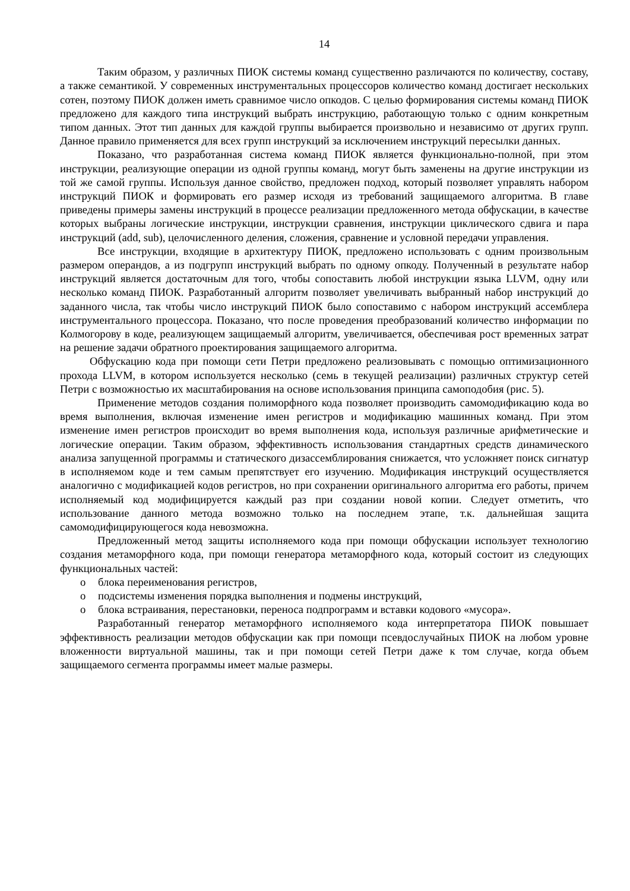14
Таким образом, у различных ПИОК системы команд существенно различаются по количеству, составу, а также семантикой. У современных инструментальных процессоров количество команд достигает нескольких сотен, поэтому ПИОК должен иметь сравнимое число опкодов. С целью формирования системы команд ПИОК предложено для каждого типа инструкций выбрать инструкцию, работающую только с одним конкретным типом данных. Этот тип данных для каждой группы выбирается произвольно и независимо от других групп. Данное правило применяется для всех групп инструкций за исключением инструкций пересылки данных.
Показано, что разработанная система команд ПИОК является функционально-полной, при этом инструкции, реализующие операции из одной группы команд, могут быть заменены на другие инструкции из той же самой группы. Используя данное свойство, предложен подход, который позволяет управлять набором инструкций ПИОК и формировать его размер исходя из требований защищаемого алгоритма. В главе приведены примеры замены инструкций в процессе реализации предложенного метода обфускации, в качестве которых выбраны логические инструкции, инструкции сравнения, инструкции циклического сдвига и пара инструкций (add, sub), целочисленного деления, сложения, сравнение и условной передачи управления.
Все инструкции, входящие в архитектуру ПИОК, предложено использовать с одним произвольным размером операндов, а из подгрупп инструкций выбрать по одному опкоду. Полученный в результате набор инструкций является достаточным для того, чтобы сопоставить любой инструкции языка LLVM, одну или несколько команд ПИОК. Разработанный алгоритм позволяет увеличивать выбранный набор инструкций до заданного числа, так чтобы число инструкций ПИОК было сопоставимо с набором инструкций ассемблера инструментального процессора. Показано, что после проведения преобразований количество информации по Колмогорову в коде, реализующем защищаемый алгоритм, увеличивается, обеспечивая рост временных затрат на решение задачи обратного проектирования защищаемого алгоритма.
Обфускацию кода при помощи сети Петри предложено реализовывать с помощью оптимизационного прохода LLVM, в котором используется несколько (семь в текущей реализации) различных структур сетей Петри с возможностью их масштабирования на основе использования принципа самоподобия (рис. 5).
Применение методов создания полиморфного кода позволяет производить самомодификацию кода во время выполнения, включая изменение имен регистров и модификацию машинных команд. При этом изменение имен регистров происходит во время выполнения кода, используя различные арифметические и логические операции. Таким образом, эффективность использования стандартных средств динамического анализа запущенной программы и статического дизассемблирования снижается, что усложняет поиск сигнатур в исполняемом коде и тем самым препятствует его изучению. Модификация инструкций осуществляется аналогично с модификацией кодов регистров, но при сохранении оригинального алгоритма его работы, причем исполняемый код модифицируется каждый раз при создании новой копии. Следует отметить, что использование данного метода возможно только на последнем этапе, т.к. дальнейшая защита самомодифицирующегося кода невозможна.
Предложенный метод защиты исполняемого кода при помощи обфускации использует технологию создания метаморфного кода, при помощи генератора метаморфного кода, который состоит из следующих функциональных частей:
o блока переименования регистров,
o подсистемы изменения порядка выполнения и подмены инструкций,
o блока встраивания, перестановки, переноса подпрограмм и вставки кодового «мусора».
Разработанный генератор метаморфного исполняемого кода интерпретатора ПИОК повышает эффективность реализации методов обфускации как при помощи псевдослучайных ПИОК на любом уровне вложенности виртуальной машины, так и при помощи сетей Петри даже к том случае, когда объем защищаемого сегмента программы имеет малые размеры.